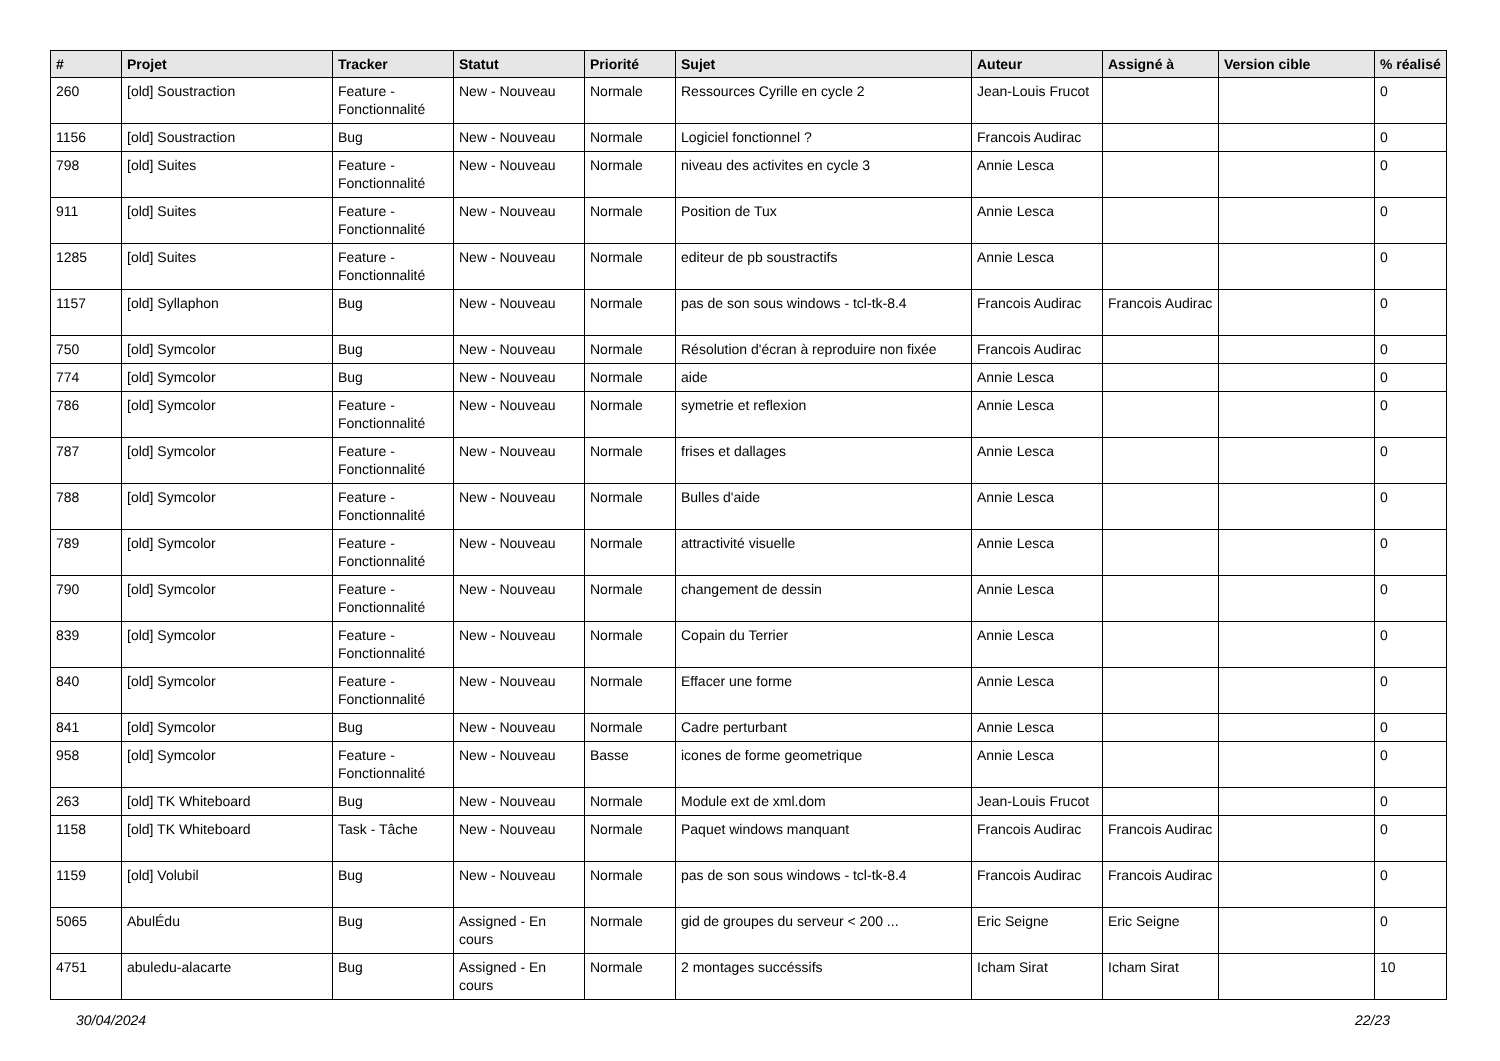| # | Projet | Tracker | Statut | Priorité | Sujet | Auteur | Assigné à | Version cible | % réalisé |
| --- | --- | --- | --- | --- | --- | --- | --- | --- | --- |
| 260 | [old] Soustraction | Feature - Fonctionnalité | New - Nouveau | Normale | Ressources Cyrille en cycle 2 | Jean-Louis Frucot | | | 0 |
| 1156 | [old] Soustraction | Bug | New - Nouveau | Normale | Logiciel fonctionnel ? | Francois Audirac | | | 0 |
| 798 | [old] Suites | Feature - Fonctionnalité | New - Nouveau | Normale | niveau des activites en cycle 3 | Annie Lesca | | | 0 |
| 911 | [old] Suites | Feature - Fonctionnalité | New - Nouveau | Normale | Position de Tux | Annie Lesca | | | 0 |
| 1285 | [old] Suites | Feature - Fonctionnalité | New - Nouveau | Normale | editeur de pb soustractifs | Annie Lesca | | | 0 |
| 1157 | [old] Syllaphon | Bug | New - Nouveau | Normale | pas de son sous windows - tcl-tk-8.4 | Francois Audirac | Francois Audirac | | 0 |
| 750 | [old] Symcolor | Bug | New - Nouveau | Normale | Résolution d'écran à reproduire non fixée | Francois Audirac | | | 0 |
| 774 | [old] Symcolor | Bug | New - Nouveau | Normale | aide | Annie Lesca | | | 0 |
| 786 | [old] Symcolor | Feature - Fonctionnalité | New - Nouveau | Normale | symetrie et reflexion | Annie Lesca | | | 0 |
| 787 | [old] Symcolor | Feature - Fonctionnalité | New - Nouveau | Normale | frises et dallages | Annie Lesca | | | 0 |
| 788 | [old] Symcolor | Feature - Fonctionnalité | New - Nouveau | Normale | Bulles d'aide | Annie Lesca | | | 0 |
| 789 | [old] Symcolor | Feature - Fonctionnalité | New - Nouveau | Normale | attractivité visuelle | Annie Lesca | | | 0 |
| 790 | [old] Symcolor | Feature - Fonctionnalité | New - Nouveau | Normale | changement de dessin | Annie Lesca | | | 0 |
| 839 | [old] Symcolor | Feature - Fonctionnalité | New - Nouveau | Normale | Copain du Terrier | Annie Lesca | | | 0 |
| 840 | [old] Symcolor | Feature - Fonctionnalité | New - Nouveau | Normale | Effacer une forme | Annie Lesca | | | 0 |
| 841 | [old] Symcolor | Bug | New - Nouveau | Normale | Cadre perturbant | Annie Lesca | | | 0 |
| 958 | [old] Symcolor | Feature - Fonctionnalité | New - Nouveau | Basse | icones de forme geometrique | Annie Lesca | | | 0 |
| 263 | [old] TK Whiteboard | Bug | New - Nouveau | Normale | Module ext de xml.dom | Jean-Louis Frucot | | | 0 |
| 1158 | [old] TK Whiteboard | Task - Tâche | New - Nouveau | Normale | Paquet windows manquant | Francois Audirac | Francois Audirac | | 0 |
| 1159 | [old] Volubil | Bug | New - Nouveau | Normale | pas de son sous windows - tcl-tk-8.4 | Francois Audirac | Francois Audirac | | 0 |
| 5065 | AbulÉdu | Bug | Assigned - En cours | Normale | gid de groupes du serveur < 200 ... | Eric Seigne | Eric Seigne | | 0 |
| 4751 | abuledu-alacarte | Bug | Assigned - En cours | Normale | 2 montages succéssifs | Icham Sirat | Icham Sirat | | 10 |
30/04/2024 22/23